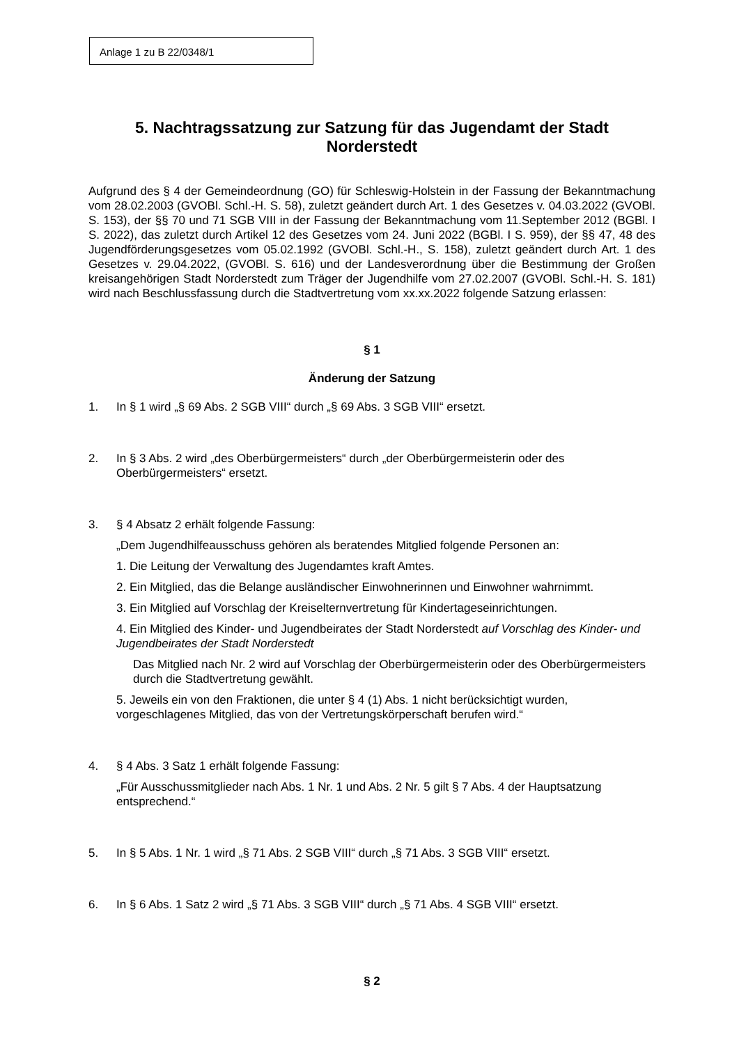Anlage 1 zu B 22/0348/1
5. Nachtragssatzung zur Satzung für das Jugendamt der Stadt Norderstedt
Aufgrund des § 4 der Gemeindeordnung (GO) für Schleswig-Holstein in der Fassung der Bekanntmachung vom 28.02.2003 (GVOBl. Schl.-H. S. 58), zuletzt geändert durch Art. 1 des Gesetzes v. 04.03.2022 (GVOBl. S. 153), der §§ 70 und 71 SGB VIII in der Fassung der Bekanntmachung vom 11.September 2012 (BGBl. I S. 2022), das zuletzt durch Artikel 12 des Gesetzes vom 24. Juni 2022 (BGBl. I S. 959), der §§ 47, 48 des Jugendförderungsgesetzes vom 05.02.1992 (GVOBl. Schl.-H., S. 158), zuletzt geändert durch Art. 1 des Gesetzes v. 29.04.2022, (GVOBl. S. 616) und der Landesverordnung über die Bestimmung der Großen kreisangehörigen Stadt Norderstedt zum Träger der Jugendhilfe vom 27.02.2007 (GVOBl. Schl.-H. S. 181) wird nach Beschlussfassung durch die Stadtvertretung vom xx.xx.2022 folgende Satzung erlassen:
§ 1
Änderung der Satzung
1. In § 1 wird „§ 69 Abs. 2 SGB VIII“ durch „§ 69 Abs. 3 SGB VIII“ ersetzt.
2. In § 3 Abs. 2 wird „des Oberbürgermeisters“ durch „der Oberbürgermeisterin oder des Oberbürgermeisters“ ersetzt.
3. § 4 Absatz 2 erhält folgende Fassung:
„Dem Jugendhilfeausschuss gehören als beratendes Mitglied folgende Personen an:
1. Die Leitung der Verwaltung des Jugendamtes kraft Amtes.
2. Ein Mitglied, das die Belange ausländischer Einwohnerinnen und Einwohner wahrnimmt.
3. Ein Mitglied auf Vorschlag der Kreiselternvertretung für Kindertageseinrichtungen.
4. Ein Mitglied des Kinder- und Jugendbeirates der Stadt Norderstedt auf Vorschlag des Kinder- und Jugendbeirates der Stadt Norderstedt
Das Mitglied nach Nr. 2 wird auf Vorschlag der Oberbürgermeisterin oder des Oberbürgermeisters durch die Stadtvertretung gewählt.
5. Jeweils ein von den Fraktionen, die unter § 4 (1) Abs. 1 nicht berücksichtigt wurden, vorgeschlagenes Mitglied, das von der Vertretungskörperschaft berufen wird.“
4. § 4 Abs. 3 Satz 1 erhält folgende Fassung:
„Für Ausschussmitglieder nach Abs. 1 Nr. 1 und Abs. 2 Nr. 5 gilt § 7 Abs. 4 der Hauptsatzung entsprechend.“
5. In § 5 Abs. 1 Nr. 1 wird „§ 71 Abs. 2 SGB VIII“ durch „§ 71 Abs. 3 SGB VIII“ ersetzt.
6. In § 6 Abs. 1 Satz 2 wird „§ 71 Abs. 3 SGB VIII“ durch „§ 71 Abs. 4 SGB VIII“ ersetzt.
§ 2